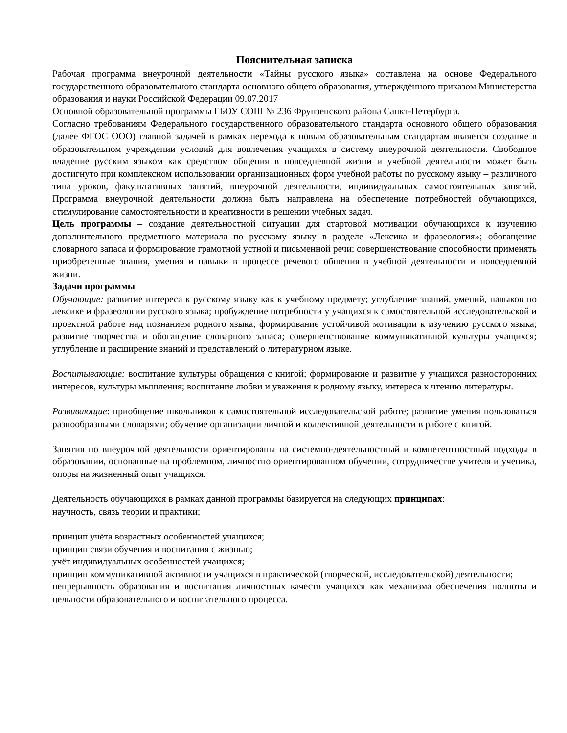Пояснительная записка
Рабочая программа внеурочной деятельности «Тайны русского языка» составлена на основе Федерального государственного образовательного стандарта основного общего образования, утверждённого приказом Министерства образования и науки Российской Федерации 09.07.2017
Основной образовательной программы ГБОУ СОШ № 236 Фрунзенского района Санкт-Петербурга.
Согласно требованиям Федерального государственного образовательного стандарта основного общего образования (далее ФГОС ООО) главной задачей в рамках перехода к новым образовательным стандартам является создание в образовательном учреждении условий для вовлечения учащихся в систему внеурочной деятельности. Свободное владение русским языком как средством общения в повседневной жизни и учебной деятельности может быть достигнуто при комплексном использовании организационных форм учебной работы по русскому языку – различного типа уроков, факультативных занятий, внеурочной деятельности, индивидуальных самостоятельных занятий. Программа внеурочной деятельности должна быть направлена на обеспечение потребностей обучающихся, стимулирование самостоятельности и креативности в решении учебных задач.
Цель программы – создание деятельностной ситуации для стартовой мотивации обучающихся к изучению дополнительного предметного материала по русскому языку в разделе «Лексика и фразеология»; обогащение словарного запаса и формирование грамотной устной и письменной речи; совершенствование способности применять приобретенные знания, умения и навыки в процессе речевого общения в учебной деятельности и повседневной жизни.
Задачи программы
Обучающие: развитие интереса к русскому языку как к учебному предмету; углубление знаний, умений, навыков по лексике и фразеологии русского языка; пробуждение потребности у учащихся к самостоятельной исследовательской и проектной работе над познанием родного языка; формирование устойчивой мотивации к изучению русского языка; развитие творчества и обогащение словарного запаса; совершенствование коммуникативной культуры учащихся; углубление и расширение знаний и представлений о литературном языке.
Воспитывающие: воспитание культуры обращения с книгой; формирование и развитие у учащихся разносторонних интересов, культуры мышления; воспитание любви и уважения к родному языку, интереса к чтению литературы.
Развивающие: приобщение школьников к самостоятельной исследовательской работе; развитие умения пользоваться разнообразными словарями; обучение организации личной и коллективной деятельности в работе с книгой.
Занятия по внеурочной деятельности ориентированы на системно-деятельностный и компетентностный подходы в образовании, основанные на проблемном, личностно ориентированном обучении, сотрудничестве учителя и ученика, опоры на жизненный опыт учащихся.
Деятельность обучающихся в рамках данной программы базируется на следующих принципах:
научность, связь теории и практики;
принцип учёта возрастных особенностей учащихся;
принцип связи обучения и воспитания с жизнью;
учёт индивидуальных особенностей учащихся;
принцип коммуникативной активности учащихся в практической (творческой, исследовательской) деятельности;
непрерывность образования и воспитания личностных качеств учащихся как механизма обеспечения полноты и цельности образовательного и воспитательного процесса.